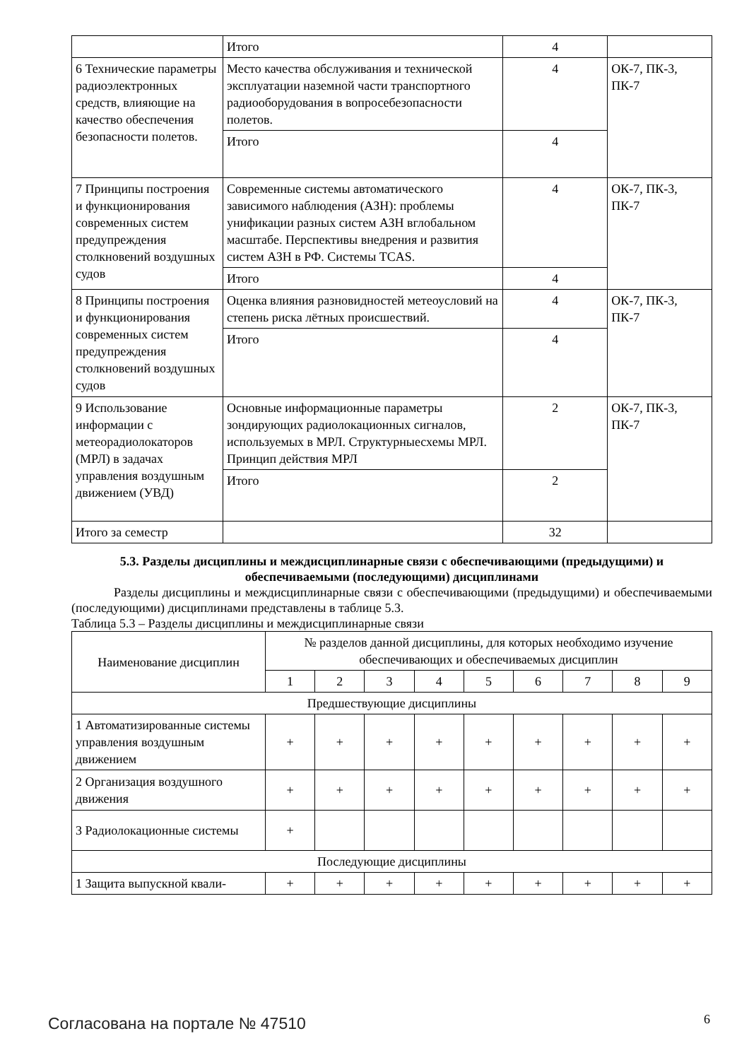| | Итого | 4 | |
| 6 Технические параметры радиоэлектронных средств, влияющие на качество обеспечения безопасности полетов. | Место качества обслуживания и технической эксплуатации наземной части транспортного радиооборудования в вопросебезопасности полетов. | 4 | ОК-7, ПК-3, ПК-7 |
| | Итого | 4 | |
| 7 Принципы построения и функционирования современных систем предупреждения столкновений воздушных судов | Современные системы автоматического зависимого наблюдения (АЗН): проблемы унификации разных систем АЗН вглобальном масштабе. Перспективы внедрения и развития систем АЗН в РФ. Системы TCAS. | 4 | ОК-7, ПК-3, ПК-7 |
| | Итого | 4 | |
| 8 Принципы построения и функционирования современных систем предупреждения столкновений воздушных судов | Оценка влияния разновидностей метеоусловий на степень риска лётных происшествий. | 4 | ОК-7, ПК-3, ПК-7 |
| | Итого | 4 | |
| 9 Использование информации с метеорадиолокаторов (МРЛ) в задачах управления воздушным движением (УВД) | Основные информационные параметры зондирующих радиолокационных сигналов, используемых в МРЛ. Структурныесхемы МРЛ. Принцип действия МРЛ | 2 | ОК-7, ПК-3, ПК-7 |
| | Итого | 2 | |
| Итого за семестр | | 32 | |
5.3. Разделы дисциплины и междисциплинарные связи с обеспечивающими (предыдущими) и обеспечиваемыми (последующими) дисциплинами
Разделы дисциплины и междисциплинарные связи с обеспечивающими (предыдущими) и обеспечиваемыми (последующими) дисциплинами представлены в таблице 5.3.
Таблица 5.3 – Разделы дисциплины и междисциплинарные связи
| Наименование дисциплин | № разделов данной дисциплины, для которых необходимо изучение обеспечивающих и обеспечиваемых дисциплин | | | | | | | | |
| --- | --- | --- | --- | --- | --- | --- | --- | --- | --- |
| | 1 | 2 | 3 | 4 | 5 | 6 | 7 | 8 | 9 |
| Предшествующие дисциплины | | | | | | | | | |
| 1 Автоматизированные системы управления воздушным движением | + | + | + | + | + | + | + | + | + |
| 2 Организация воздушного движения | + | + | + | + | + | + | + | + | + |
| 3 Радиолокационные системы | + | | | | | | | | |
| Последующие дисциплины | | | | | | | | | |
| 1 Защита выпускной квали- | + | + | + | + | + | + | + | + | + |
Согласована на портале № 47510 6